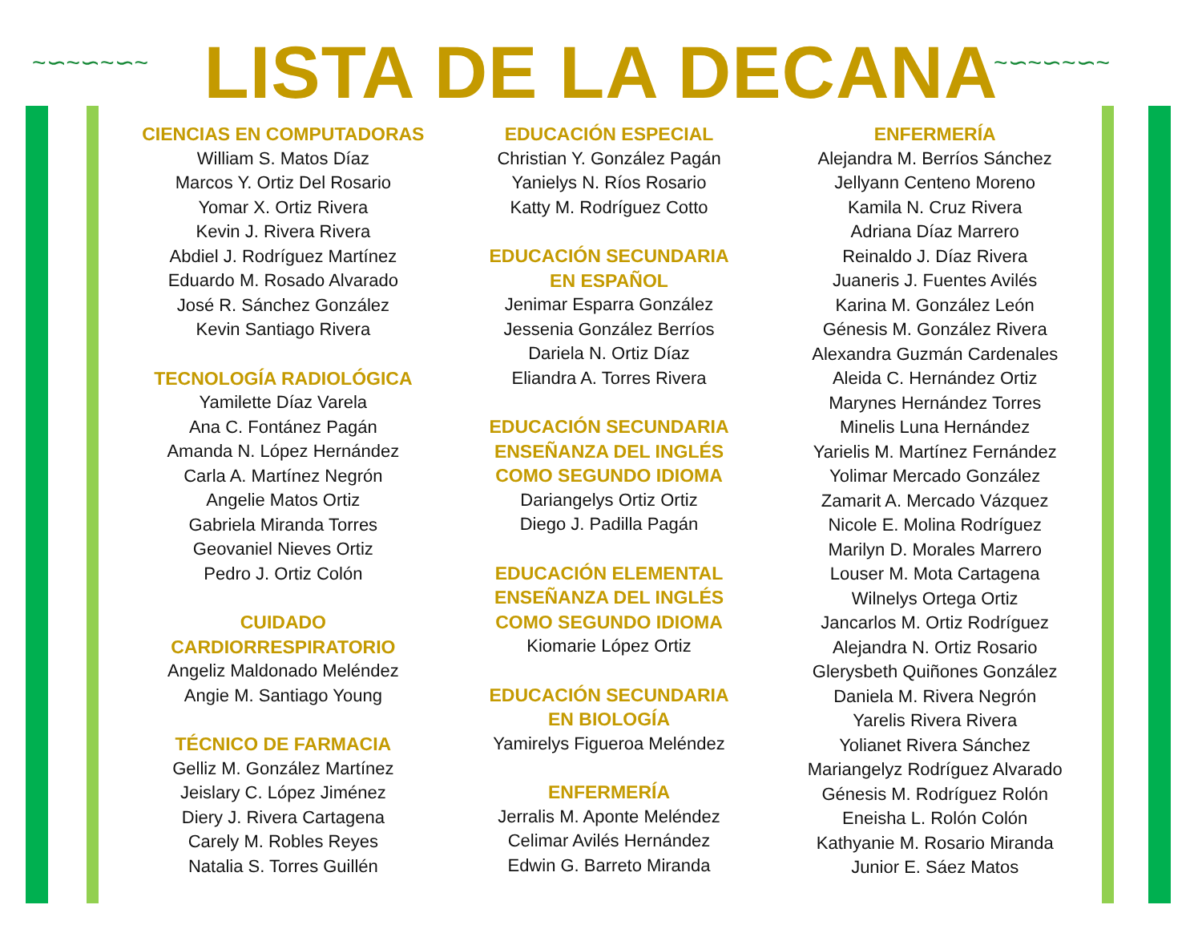~∽~∽~∽~ ~∽~∽~∽~
LISTA DE LA DECANA
CIENCIAS EN COMPUTADORAS
William S. Matos Díaz
Marcos Y. Ortiz Del Rosario
Yomar X. Ortiz Rivera
Kevin J. Rivera Rivera
Abdiel J. Rodríguez Martínez
Eduardo M. Rosado Alvarado
José R. Sánchez González
Kevin Santiago Rivera
TECNOLOGÍA RADIOLÓGICA
Yamilette Díaz Varela
Ana C. Fontánez Pagán
Amanda N. López Hernández
Carla A. Martínez Negrón
Angelie Matos Ortiz
Gabriela Miranda Torres
Geovaniel Nieves Ortiz
Pedro J. Ortiz Colón
CUIDADO
CARDIORRESPIRATORIO
Angeliz Maldonado Meléndez
Angie M. Santiago Young
TÉCNICO DE FARMACIA
Gelliz M. González Martínez
Jeislary C. López Jiménez
Diery J. Rivera Cartagena
Carely M. Robles Reyes
Natalia S. Torres Guillén
EDUCACIÓN ESPECIAL
Christian Y. González Pagán
Yanielys N. Ríos Rosario
Katty M. Rodríguez Cotto
EDUCACIÓN SECUNDARIA
EN ESPAÑOL
Jenimar Esparra González
Jessenia González Berríos
Dariela N. Ortiz Díaz
Eliandra A. Torres Rivera
EDUCACIÓN SECUNDARIA
ENSEÑANZA DEL INGLÉS
COMO SEGUNDO IDIOMA
Dariangelys Ortiz Ortiz
Diego J. Padilla Pagán
EDUCACIÓN ELEMENTAL
ENSEÑANZA DEL INGLÉS
COMO SEGUNDO IDIOMA
Kiomarie López Ortiz
EDUCACIÓN SECUNDARIA
EN BIOLOGÍA
Yamirelys Figueroa Meléndez
ENFERMERÍA
Jerralis M. Aponte Meléndez
Celimar Avilés Hernández
Edwin G. Barreto Miranda
ENFERMERÍA
Alejandra M. Berríos Sánchez
Jellyann Centeno Moreno
Kamila N. Cruz Rivera
Adriana Díaz Marrero
Reinaldo J. Díaz Rivera
Juaneris J. Fuentes Avilés
Karina M. González León
Génesis M. González Rivera
Alexandra Guzmán Cardenales
Aleida C. Hernández Ortiz
Marynes Hernández Torres
Minelis Luna Hernández
Yarielis M. Martínez Fernández
Yolimar Mercado González
Zamarit A. Mercado Vázquez
Nicole E. Molina Rodríguez
Marilyn D. Morales Marrero
Louser M. Mota Cartagena
Wilnelys Ortega Ortiz
Jancarlos M. Ortiz Rodríguez
Alejandra N. Ortiz Rosario
Glerysbeth Quiñones González
Daniela M. Rivera Negrón
Yarelis Rivera Rivera
Yolianet Rivera Sánchez
Mariangelyz Rodríguez Alvarado
Génesis M. Rodríguez Rolón
Eneisha L. Rolón Colón
Kathyanie M. Rosario Miranda
Junior E. Sáez Matos